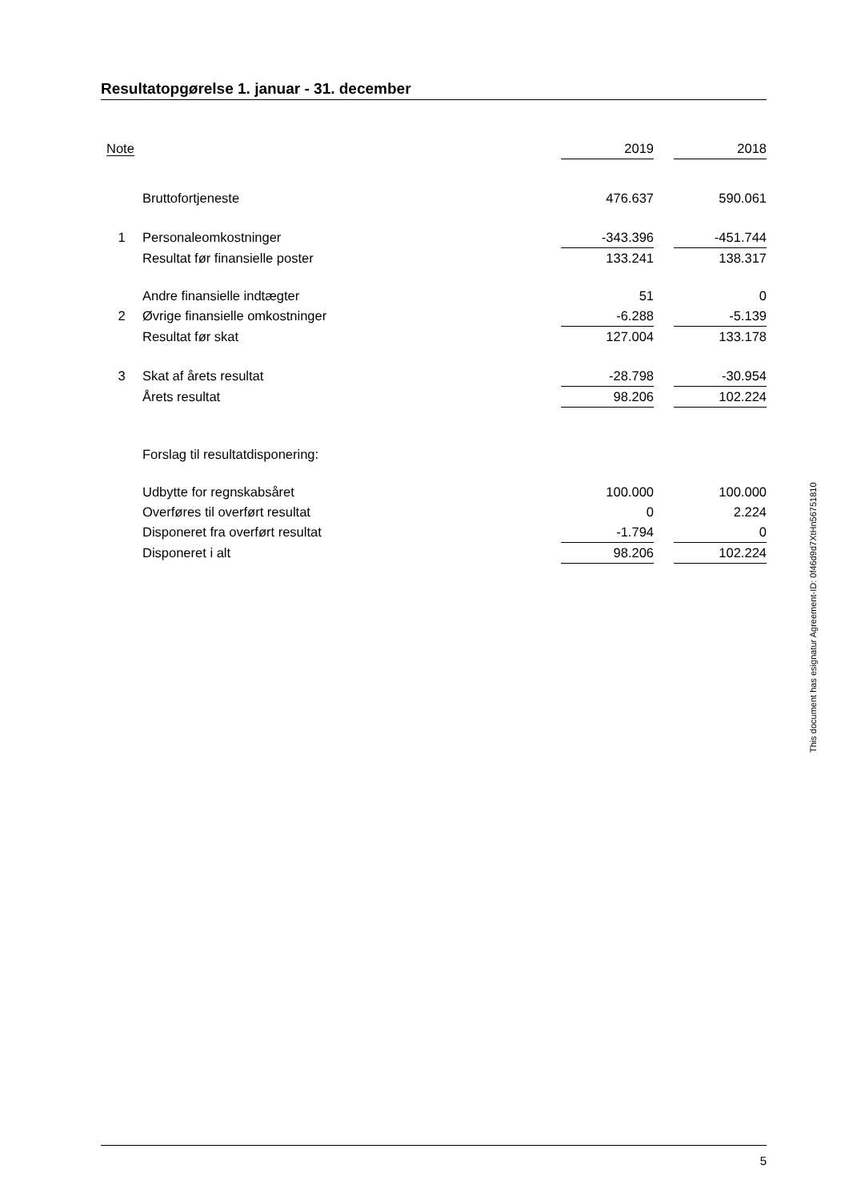Resultatopgørelse 1. januar - 31. december
| Note | | 2019 | | 2018 |
| | Bruttofortjeneste | 476.637 | | 590.061 |
| 1 | Personaleomkostninger | -343.396 | | -451.744 |
| | Resultat før finansielle poster | 133.241 | | 138.317 |
| | Andre finansielle indtægter | 51 | | 0 |
| 2 | Øvrige finansielle omkostninger | -6.288 | | -5.139 |
| | Resultat før skat | 127.004 | | 133.178 |
| 3 | Skat af årets resultat | -28.798 | | -30.954 |
| | Årets resultat | 98.206 | | 102.224 |
| | Forslag til resultatdisponering: | | | |
| | Udbytte for regnskabsåret | 100.000 | | 100.000 |
| | Overføres til overført resultat | 0 | | 2.224 |
| | Disponeret fra overført resultat | -1.794 | | 0 |
| | Disponeret i alt | 98.206 | | 102.224 |
This document has esignatur Agreement-ID: 0f46d9d7XtHn56751810
5